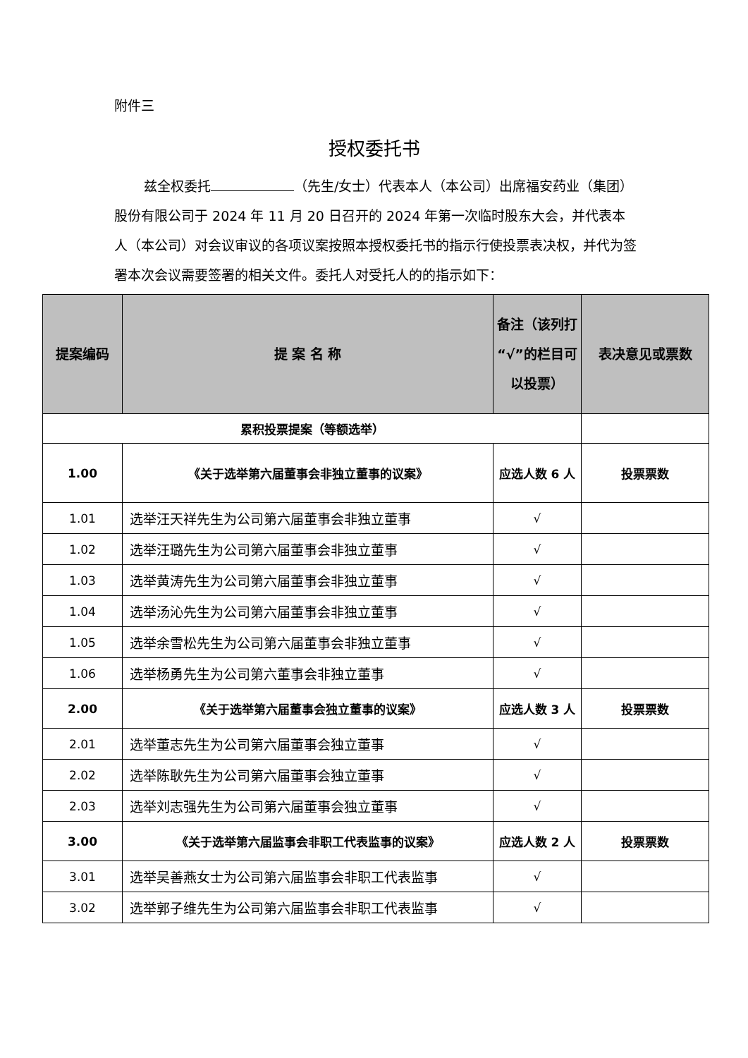附件三
授权委托书
兹全权委托 （先生/女士）代表本人（本公司）出席福安药业（集团）股份有限公司于 2024 年 11 月 20 日召开的 2024 年第一次临时股东大会，并代表本人（本公司）对会议审议的各项议案按照本授权委托书的指示行使投票表决权，并代为签署本次会议需要签署的相关文件。委托人对受托人的的指示如下：
| 提案编码 | 提 案 名 称 | 备注（该列打“√”的栏目可以投票） | 表决意见或票数 |
| --- | --- | --- | --- |
| 累积投票提案（等额选举） | | | |
| 1.00 | 《关于选举第六届董事会非独立董事的议案》 | 应选人数 6 人 | 投票票数 |
| 1.01 | 选举汪天祥先生为公司第六届董事会非独立董事 | √ | |
| 1.02 | 选举汪璐先生为公司第六届董事会非独立董事 | √ | |
| 1.03 | 选举黄涛先生为公司第六届董事会非独立董事 | √ | |
| 1.04 | 选举汤沁先生为公司第六届董事会非独立董事 | √ | |
| 1.05 | 选举余雪松先生为公司第六届董事会非独立董事 | √ | |
| 1.06 | 选举杨勇先生为公司第六董事会非独立董事 | √ | |
| 2.00 | 《关于选举第六届董事会独立董事的议案》 | 应选人数 3 人 | 投票票数 |
| 2.01 | 选举董志先生为公司第六届董事会独立董事 | √ | |
| 2.02 | 选举陈耿先生为公司第六届董事会独立董事 | √ | |
| 2.03 | 选举刘志强先生为公司第六届董事会独立董事 | √ | |
| 3.00 | 《关于选举第六届监事会非职工代表监事的议案》 | 应选人数 2 人 | 投票票数 |
| 3.01 | 选举吴善燕女士为公司第六届监事会非职工代表监事 | √ | |
| 3.02 | 选举郭子维先生为公司第六届监事会非职工代表监事 | √ | |